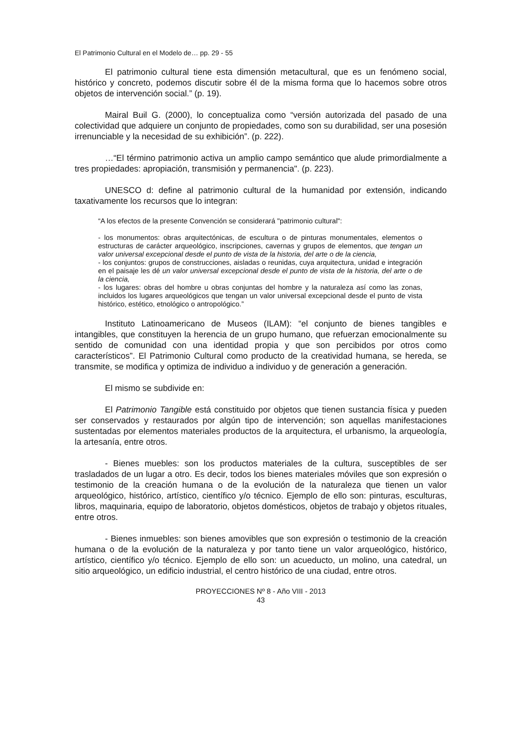El Patrimonio Cultural en el Modelo de… pp. 29 - 55
El patrimonio cultural tiene esta dimensión metacultural, que es un fenómeno social, histórico y concreto, podemos discutir sobre él de la misma forma que lo hacemos sobre otros objetos de intervención social.” (p. 19).
Mairal Buil G. (2000), lo conceptualiza como “versión autorizada del pasado de una colectividad que adquiere un conjunto de propiedades, como son su durabilidad, ser una posesión irrenunciable y la necesidad de su exhibición”. (p. 222).
…“El término patrimonio activa un amplio campo semántico que alude primordialmente a tres propiedades: apropiación, transmisión y permanencia". (p. 223).
UNESCO d: define al patrimonio cultural de la humanidad por extensión, indicando taxativamente los recursos que lo integran:
“A los efectos de la presente Convención se considerará "patrimonio cultural":
- los monumentos: obras arquitectónicas, de escultura o de pinturas monumentales, elementos o estructuras de carácter arqueológico, inscripciones, cavernas y grupos de elementos, que tengan un valor universal excepcional desde el punto de vista de la historia, del arte o de la ciencia,
- los conjuntos: grupos de construcciones, aisladas o reunidas, cuya arquitectura, unidad e integración en el paisaje les dé un valor universal excepcional desde el punto de vista de la historia, del arte o de la ciencia,
- los lugares: obras del hombre u obras conjuntas del hombre y la naturaleza así como las zonas, incluidos los lugares arqueológicos que tengan un valor universal excepcional desde el punto de vista histórico, estético, etnológico o antropológico.”
Instituto Latinoamericano de Museos (ILAM): “el conjunto de bienes tangibles e intangibles, que constituyen la herencia de un grupo humano, que refuerzan emocionalmente su sentido de comunidad con una identidad propia y que son percibidos por otros como característicos”. El Patrimonio Cultural como producto de la creatividad humana, se hereda, se transmite, se modifica y optimiza de individuo a individuo y de generación a generación.
El mismo se subdivide en:
El Patrimonio Tangible está constituido por objetos que tienen sustancia física y pueden ser conservados y restaurados por algún tipo de intervención; son aquellas manifestaciones sustentadas por elementos materiales productos de la arquitectura, el urbanismo, la arqueología, la artesanía, entre otros.
- Bienes muebles: son los productos materiales de la cultura, susceptibles de ser trasladados de un lugar a otro. Es decir, todos los bienes materiales móviles que son expresión o testimonio de la creación humana o de la evolución de la naturaleza que tienen un valor arqueológico, histórico, artístico, científico y/o técnico. Ejemplo de ello son: pinturas, esculturas, libros, maquinaria, equipo de laboratorio, objetos domésticos, objetos de trabajo y objetos rituales, entre otros.
- Bienes inmuebles: son bienes amovibles que son expresión o testimonio de la creación humana o de la evolución de la naturaleza y por tanto tiene un valor arqueológico, histórico, artístico, científico y/o técnico. Ejemplo de ello son: un acueducto, un molino, una catedral, un sitio arqueológico, un edificio industrial, el centro histórico de una ciudad, entre otros.
PROYECCIONES Nº 8 - Año VIII - 2013
43